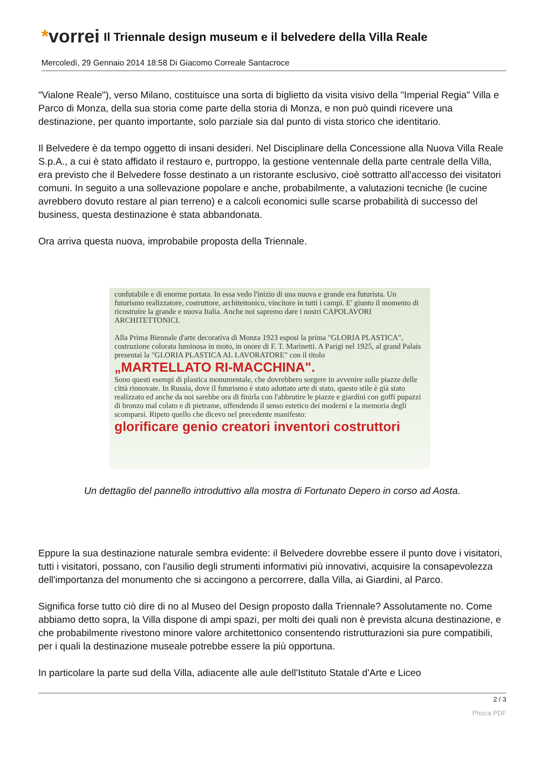*vorrei
Il Triennale design museum e il belvedere della Villa Reale
Mercoledì, 29 Gennaio 2014 18:58 Di Giacomo Correale Santacroce
"Vialone Reale"), verso Milano, costituisce una sorta di biglietto da visita visivo della "Imperial Regia" Villa e Parco di Monza, della sua storia come parte della storia di Monza, e non può quindi ricevere una destinazione, per quanto importante, solo parziale sia dal punto di vista storico che identitario.
Il Belvedere è da tempo oggetto di insani desideri. Nel Disciplinare della Concessione alla Nuova Villa Reale S.p.A., a cui è stato affidato il restauro e, purtroppo, la gestione ventennale della parte centrale della Villa, era previsto che il Belvedere fosse destinato a un ristorante esclusivo, cioè sottratto all'accesso dei visitatori comuni. In seguito a una sollevazione popolare e anche, probabilmente, a valutazioni tecniche (le cucine avrebbero dovuto restare al pian terreno) e a calcoli economici sulle scarse probabilità di successo del business, questa destinazione è stata abbandonata.
Ora arriva questa nuova, improbabile proposta della Triennale.
confutabile e di enorme portata. In essa vedo l'inizio di una nuova e grande era futurista. Un futurismo realizzatore, costruttore, architettonico, vincitore in tutti i campi. E' giunto il momento di ricostruire la grande e nuova Italia. Anche noi sapremo dare i nostri CAPOLAVORI ARCHITETTONICI.
Alla Prima Biennale d'arte decorativa di Monza 1923 esposi la prima "GLORIA PLASTICA", costruzione colorata luminosa in moto, in onore di F. T. Marinetti. A Parigi nel 1925, al grand Palais presentai la "GLORIA PLASTICA AL LAVORATORE" con il titolo
„MARTELLATO RI-MACCHINA".
Sono questi esempi di plastica monumentale, che dovrebbero sorgere in avvenire sulle piazze delle città rinnovate. In Russia, dove il futurismo è stato adottato arte di stato, questo stile è già stato realizzato ed anche da noi sarebbe ora di finirla con l'abbrutire le piazze e giardini con goffi pupazzi di bronzo mal colato e di pietrame, offendendo il senso estetico dei moderni e la memoria degli scomparsi. Ripeto quello che dicevo nel precedente manifesto:
glorificare genio creatori inventori costruttori
Un dettaglio del pannello introduttivo alla mostra di Fortunato Depero in corso ad Aosta.
Eppure la sua destinazione naturale sembra evidente: il Belvedere dovrebbe essere il punto dove i visitatori, tutti i visitatori, possano, con l'ausilio degli strumenti informativi più innovativi, acquisire la consapevolezza dell'importanza del monumento che si accingono a percorrere, dalla Villa, ai Giardini, al Parco.
Significa forse tutto ciò dire di no al Museo del Design proposto dalla Triennale? Assolutamente no. Come abbiamo detto sopra, la Villa dispone di ampi spazi, per molti dei quali non è prevista alcuna destinazione, e che probabilmente rivestono minore valore architettonico consentendo ristrutturazioni sia pure compatibili, per i quali la destinazione museale potrebbe essere la più opportuna.
In particolare la parte sud della Villa, adiacente alle aule dell'Istituto Statale d'Arte e Liceo
2 / 3
Phoca PDF